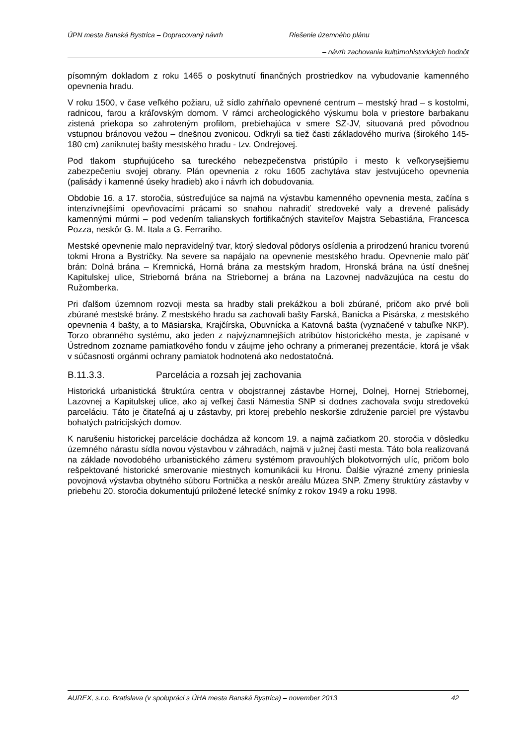ÚPN mesta Banská Bystrica – Dopracovaný návrh Riešenie územného plánu
– návrh zachovania kultúrnohistorických hodnôt
písomným dokladom z roku 1465 o poskytnutí finančných prostriedkov na vybudovanie kamenného opevnenia hradu.
V roku 1500, v čase veľkého požiaru, už sídlo zahŕňalo opevnené centrum – mestský hrad – s kostolmi, radnicou, farou a kráľovským domom. V rámci archeologického výskumu bola v priestore barbakanu zistená priekopa so zahroteným profilom, prebiehajúca v smere SZ-JV, situovaná pred pôvodnou vstupnou bránovou vežou – dnešnou zvonicou. Odkryli sa tiež časti základového muriva (širokého 145-180 cm) zaniknutej bašty mestského hradu - tzv. Ondrejovej.
Pod tlakom stupňujúceho sa tureckého nebezpečenstva pristúpilo i mesto k veľkorysejšiemu zabezpečeniu svojej obrany. Plán opevnenia z roku 1605 zachytáva stav jestvujúceho opevnenia (palisády i kamenné úseky hradieb) ako i návrh ich dobudovania.
Obdobie 16. a 17. storočia, sústreďujúce sa najmä na výstavbu kamenného opevnenia mesta, začína s intenzívnejšími opevňovacími prácami so snahou nahradiť stredoveké valy a drevené palisády kamennými múrmi – pod vedením talianskych fortifikačných staviteľov Majstra Sebastiána, Francesca Pozza, neskôr G. M. Itala a G. Ferrariho.
Mestské opevnenie malo nepravidelný tvar, ktorý sledoval pôdorys osídlenia a prirodzenú hranicu tvorenú tokmi Hrona a Bystričky. Na severe sa napájalo na opevnenie mestského hradu. Opevnenie malo päť brán: Dolná brána – Kremnická, Horná brána za mestským hradom, Hronská brána na ústí dnešnej Kapitulskej ulice, Strieborná brána na Striebornej a brána na Lazovnej nadväzujúca na cestu do Ružomberka.
Pri ďalšom územnom rozvoji mesta sa hradby stali prekážkou a boli zbúrané, pričom ako prvé boli zbúrané mestské brány. Z mestského hradu sa zachovali bašty Farská, Banícka a Pisárska, z mestského opevnenia 4 bašty, a to Mäsiarska, Krajčírska, Obuvnícka a Katovná bašta (vyznačené v tabuľke NKP). Torzo obranného systému, ako jeden z najvýznamnejších atribútov historického mesta, je zapísané v Ústrednom zozname pamiatkového fondu v záujme jeho ochrany a primeranej prezentácie, ktorá je však v súčasnosti orgánmi ochrany pamiatok hodnotená ako nedostatočná.
B.11.3.3. Parcelácia a rozsah jej zachovania
Historická urbanistická štruktúra centra v obojstrannej zástavbe Hornej, Dolnej, Hornej Striebornej, Lazovnej a Kapitulskej ulice, ako aj veľkej časti Námestia SNP si dodnes zachovala svoju stredovekú parceláciu. Táto je čitateľná aj u zástavby, pri ktorej prebehlo neskoršie združenie parciel pre výstavbu bohatých patricijských domov.
K narušeniu historickej parcelácie dochádza až koncom 19. a najmä začiatkom 20. storočia v dôsledku územného nárastu sídla novou výstavbou v záhradách, najmä v južnej časti mesta. Táto bola realizovaná na základe novodobého urbanistického zámeru systémom pravouhlých blokotvorných ulíc, pričom bolo rešpektované historické smerovanie miestnych komunikácii ku Hronu. Ďalšie výrazné zmeny priniesla povojnová výstavba obytného súboru Fortnička a neskôr areálu Múzea SNP. Zmeny štruktúry zástavby v priebehu 20. storočia dokumentujú priložené letecké snímky z rokov 1949 a roku 1998.
AUREX, s.r.o. Bratislava (v spolupráci s ÚHA mesta Banská Bystrica) – november 2013 42